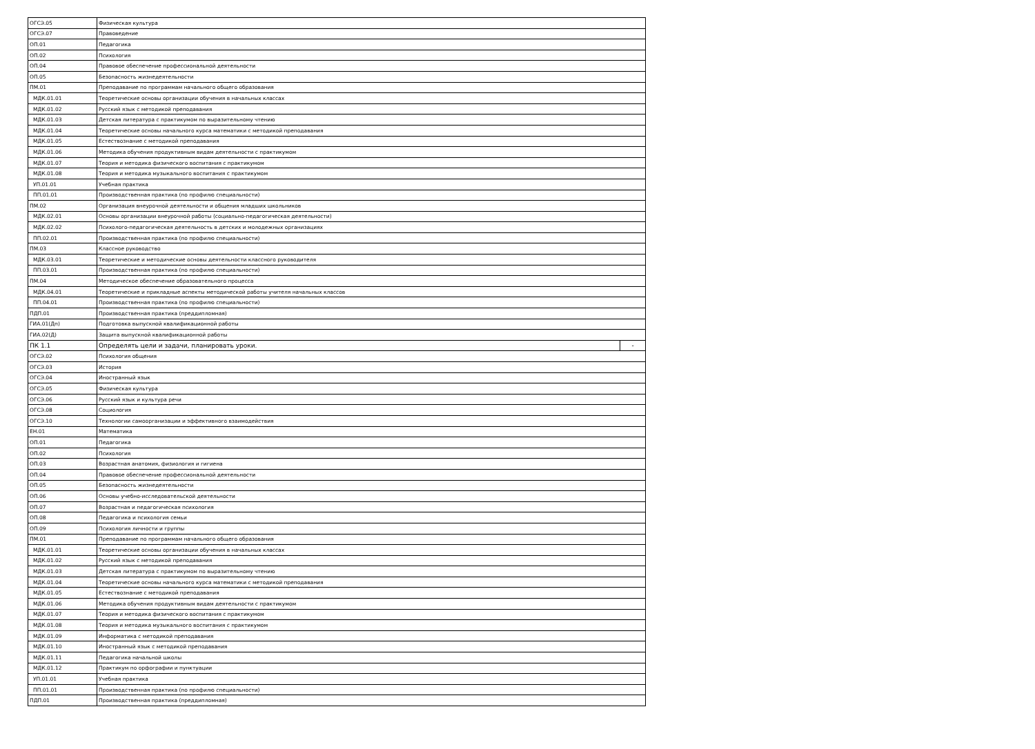| ОГСЭ.05 | Физическая культура | |
| ОГСЭ.07 | Правоведение | |
| ОП.01 | Педагогика | |
| ОП.02 | Психология | |
| ОП.04 | Правовое обеспечение профессиональной деятельности | |
| ОП.05 | Безопасность жизнедеятельности | |
| ПМ.01 | Преподавание по программам начального общего образования | |
| МДК.01.01 | Теоретические основы организации обучения в начальных классах | |
| МДК.01.02 | Русский язык с методикой преподавания | |
| МДК.01.03 | Детская литература с практикумом по выразительному чтению | |
| МДК.01.04 | Теоретические основы начального курса математики с методикой преподавания | |
| МДК.01.05 | Естествознание с методикой преподавания | |
| МДК.01.06 | Методика обучения продуктивным видам деятельности с практикумом | |
| МДК.01.07 | Теория и методика физического воспитания с практикумом | |
| МДК.01.08 | Теория и методика музыкального воспитания с практикумом | |
| УП.01.01 | Учебная практика | |
| ПП.01.01 | Производственная практика (по профилю специальности) | |
| ПМ.02 | Организация внеурочной деятельности и общения младших школьников | |
| МДК.02.01 | Основы организации внеурочной работы (социально-педагогическая деятельности) | |
| МДК.02.02 | Психолого-педагогическая деятельность в детских и молодежных организациях | |
| ПП.02.01 | Производственная практика (по профилю специальности) | |
| ПМ.03 | Классное руководство | |
| МДК.03.01 | Теоретические и методические основы деятельности классного руководителя | |
| ПП.03.01 | Производственная практика (по профилю специальности) | |
| ПМ.04 | Методическое обеспечение образовательного процесса | |
| МДК.04.01 | Теоретические и прикладные аспекты методической работы учителя начальных классов | |
| ПП.04.01 | Производственная практика (по профилю специальности) | |
| ПДП.01 | Производственная практика (преддипломная) | |
| ГИА.01(Дп) | Подготовка выпускной квалификационной работы | |
| ГИА.02(Д) | Защита выпускной квалификационной работы | |
| ПК 1.1 | Определять цели и задачи, планировать уроки. | - |
| ОГСЭ.02 | Психология общения | |
| ОГСЭ.03 | История | |
| ОГСЭ.04 | Иностранный язык | |
| ОГСЭ.05 | Физическая культура | |
| ОГСЭ.06 | Русский язык и культура речи | |
| ОГСЭ.08 | Социология | |
| ОГСЭ.10 | Технологии самоорганизации и эффективного взаимодействия | |
| ЕН.01 | Математика | |
| ОП.01 | Педагогика | |
| ОП.02 | Психология | |
| ОП.03 | Возрастная анатомия, физиология и гигиена | |
| ОП.04 | Правовое обеспечение профессиональной деятельности | |
| ОП.05 | Безопасность жизнедеятельности | |
| ОП.06 | Основы учебно-исследовательской деятельности | |
| ОП.07 | Возрастная и педагогическая психология | |
| ОП.08 | Педагогика и психология семьи | |
| ОП.09 | Психология личности и группы | |
| ПМ.01 | Преподавание по программам начального общего образования | |
| МДК.01.01 | Теоретические основы организации обучения в начальных классах | |
| МДК.01.02 | Русский язык с методикой преподавания | |
| МДК.01.03 | Детская литература с практикумом по выразительному чтению | |
| МДК.01.04 | Теоретические основы начального курса математики с методикой преподавания | |
| МДК.01.05 | Естествознание с методикой преподавания | |
| МДК.01.06 | Методика обучения продуктивным видам деятельности с практикумом | |
| МДК.01.07 | Теория и методика физического воспитания с практикумом | |
| МДК.01.08 | Теория и методика музыкального воспитания с практикумом | |
| МДК.01.09 | Информатика с методикой преподавания | |
| МДК.01.10 | Иностранный язык с методикой преподавания | |
| МДК.01.11 | Педагогика начальной школы | |
| МДК.01.12 | Практикум по орфографии и пунктуации | |
| УП.01.01 | Учебная практика | |
| ПП.01.01 | Производственная практика (по профилю специальности) | |
| ПДП.01 | Производственная практика (преддипломная) | |